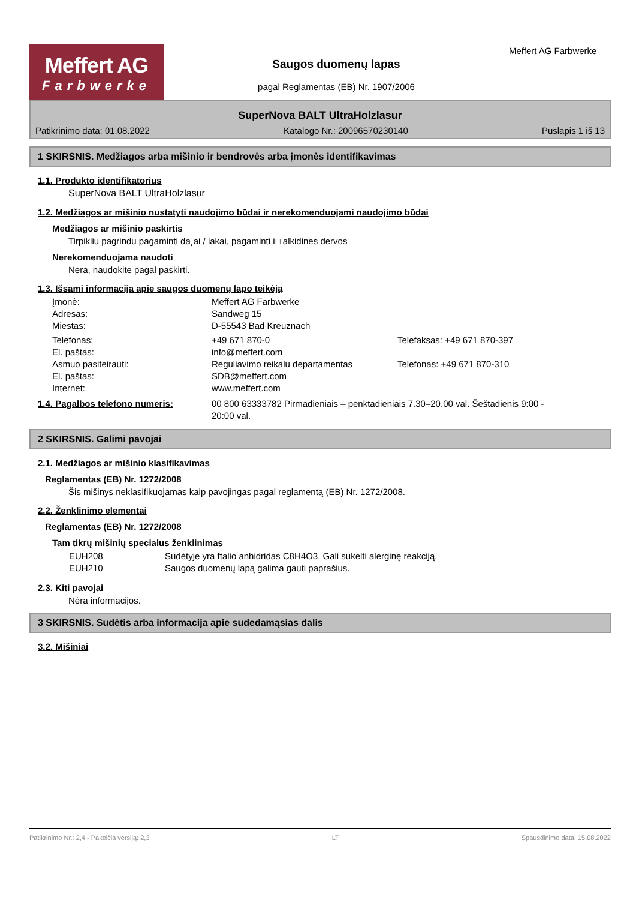Meffert AG
Farbwerke
Saugos duomenų lapas
pagal Reglamentas (EB) Nr. 1907/2006
Meffert AG Farbwerke
SuperNova BALT UltraHolzlasur
Patikrinimo data: 01.08.2022 Katalogo Nr.: 20096570230140 Puslapis 1 iš 13
1 SKIRSNIS. Medžiagos arba mišinio ir bendrovės arba įmonės identifikavimas
1.1. Produkto identifikatorius
SuperNova BALT UltraHolzlasur
1.2. Medžiagos ar mišinio nustatyti naudojimo būdai ir nerekomenduojami naudojimo būdai
Medžiagos ar mišinio paskirtis
Tirpikliu pagrindu pagaminti da˛ai / lakai, pagaminti i□ alkidines dervos
Nerekomenduojama naudoti
Nera, naudokite pagal paskirti.
1.3. Išsami informacija apie saugos duomenų lapo teikėją
Įmonė: Meffert AG Farbwerke
Adresas: Sandweg 15
Miestas: D-55543 Bad Kreuznach
Telefonas: +49 671 870-0 Telefaksas: +49 671 870-397
El. paštas: info@meffert.com
Asmuo pasiteirauti: Reguliavimo reikalu departamentas Telefonas: +49 671 870-310
El. paštas: SDB@meffert.com
Internet: www.meffert.com
1.4. Pagalbos telefono numeris: 00 800 63333782 Pirmadieniais – penktadieniais 7.30–20.00 val. Šeštadienis 9:00 - 20:00 val.
2 SKIRSNIS. Galimi pavojai
2.1. Medžiagos ar mišinio klasifikavimas
Reglamentas (EB) Nr. 1272/2008
Šis mišinys neklasifikuojamas kaip pavojingas pagal reglamentą (EB) Nr. 1272/2008.
2.2. Ženklinimo elementai
Reglamentas (EB) Nr. 1272/2008
Tam tikrų mišinių specialus ženklinimas
EUH208 Sudėtyje yra ftalio anhidridas C8H4O3. Gali sukelti alerginę reakciją.
EUH210 Saugos duomenų lapą galima gauti paprašius.
2.3. Kiti pavojai
Nėra informacijos.
3 SKIRSNIS. Sudėtis arba informacija apie sudedamąsias dalis
3.2. Mišiniai
Patikrinimo Nr.: 2,4 - Pakeičia versiją: 2,3 LT Spausdinimo data: 15.08.2022